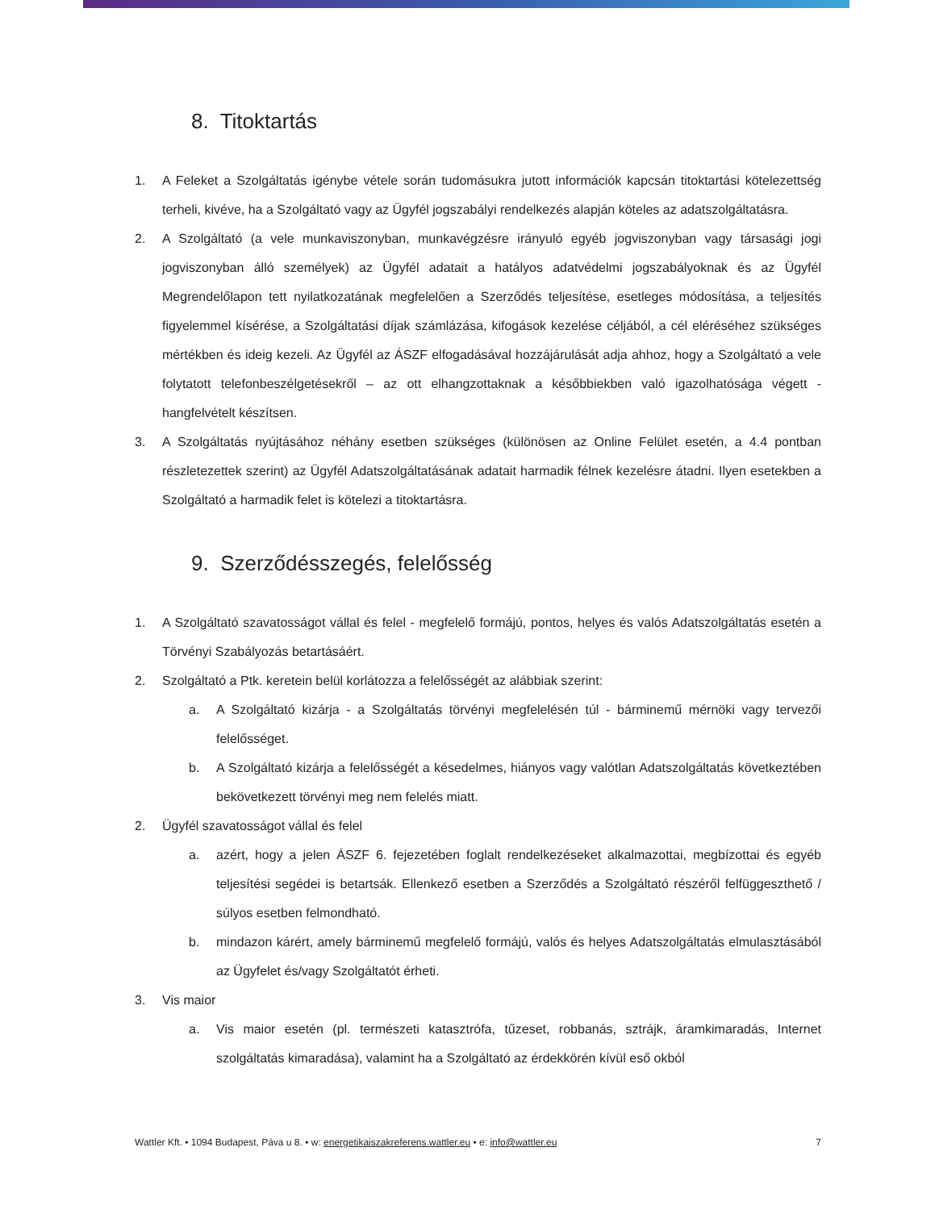8. Titoktartás
1. A Feleket a Szolgáltatás igénybe vétele során tudomásukra jutott információk kapcsán titoktartási kötelezettség terheli, kivéve, ha a Szolgáltató vagy az Ügyfél jogszabályi rendelkezés alapján köteles az adatszolgáltatásra.
2. A Szolgáltató (a vele munkaviszonyban, munkavégzésre irányuló egyéb jogviszonyban vagy társasági jogi jogviszonyban álló személyek) az Ügyfél adatait a hatályos adatvédelmi jogszabályoknak és az Ügyfél Megrendelőlapon tett nyilatkozatának megfelelően a Szerződés teljesítése, esetleges módosítása, a teljesítés figyelemmel kísérése, a Szolgáltatási díjak számlázása, kifogások kezelése céljából, a cél eléréséhez szükséges mértékben és ideig kezeli. Az Ügyfél az ÁSZF elfogadásával hozzájárulását adja ahhoz, hogy a Szolgáltató a vele folytatott telefonbeszélgetésekről – az ott elhangzottaknak a későbbiekben való igazolhatósága végett - hangfelvételt készítsen.
3. A Szolgáltatás nyújtásához néhány esetben szükséges (különösen az Online Felület esetén, a 4.4 pontban részletezettek szerint) az Ügyfél Adatszolgáltatásának adatait harmadik félnek kezelésre átadni. Ilyen esetekben a Szolgáltató a harmadik felet is kötelezi a titoktartásra.
9. Szerződésszegés, felelősség
1. A Szolgáltató szavatosságot vállal és felel - megfelelő formájú, pontos, helyes és valós Adatszolgáltatás esetén a Törvényi Szabályozás betartásáért.
2. Szolgáltató a Ptk. keretein belül korlátozza a felelősségét az alábbiak szerint:
a. A Szolgáltató kizárja - a Szolgáltatás törvényi megfelelésén túl - bárminemű mérnöki vagy tervezői felelősséget.
b. A Szolgáltató kizárja a felelősségét a késedelmes, hiányos vagy valótlan Adatszolgáltatás következtében bekövetkezett törvényi meg nem felelés miatt.
2. Ügyfél szavatosságot vállal és felel
a. azért, hogy a jelen ÁSZF 6. fejezetében foglalt rendelkezéseket alkalmazottai, megbízottai és egyéb teljesítési segédei is betartsák. Ellenkező esetben a Szerződés a Szolgáltató részéről felfüggeszthető / súlyos esetben felmondható.
b. mindazon kárért, amely bárminemű megfelelő formájú, valós és helyes Adatszolgáltatás elmulasztásából az Ügyfelet és/vagy Szolgáltatót érheti.
3. Vis maior
a. Vis maior esetén (pl. természeti katasztrófa, tűzeset, robbanás, sztrájk, áramkimaradás, Internet szolgáltatás kimaradása), valamint ha a Szolgáltató az érdekkörén kívül eső okból
Wattler Kft. • 1094 Budapest, Páva u 8. • w: energetikaiszakreferens.wattler.eu • e: info@wattler.eu 7